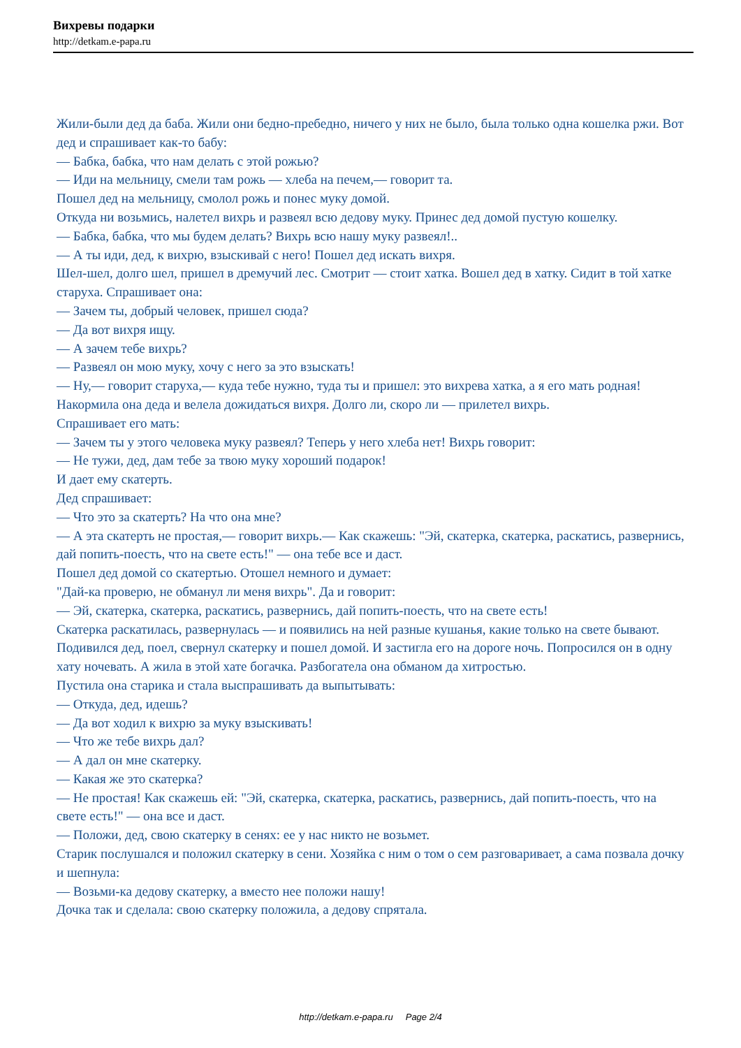Вихревы подарки
http://detkam.e-papa.ru
Жили-были дед да баба. Жили они бедно-пребедно, ничего у них не было, была только одна кошелка ржи. Вот дед и спрашивает как-то бабу:
— Бабка, бабка, что нам делать с этой рожью?
— Иди на мельницу, смели там рожь — хлеба на печем,— говорит та.
Пошел дед на мельницу, смолол рожь и понес муку домой.
Откуда ни возьмись, налетел вихрь и развеял всю дедову муку. Принес дед домой пустую кошелку.
— Бабка, бабка, что мы будем делать? Вихрь всю нашу муку развеял!..
— А ты иди, дед, к вихрю, взыскивай с него! Пошел дед искать вихря.
Шел-шел, долго шел, пришел в дремучий лес. Смотрит — стоит хатка. Вошел дед в хатку. Сидит в той хатке старуха. Спрашивает она:
— Зачем ты, добрый человек, пришел сюда?
— Да вот вихря ищу.
— А зачем тебе вихрь?
— Развеял он мою муку, хочу с него за это взыскать!
— Ну,— говорит старуха,— куда тебе нужно, туда ты и пришел: это вихрева хатка, а я его мать родная!
Накормила она деда и велела дожидаться вихря. Долго ли, скоро ли — прилетел вихрь.
Спрашивает его мать:
— Зачем ты у этого человека муку развеял? Теперь у него хлеба нет! Вихрь говорит:
— Не тужи, дед, дам тебе за твою муку хороший подарок!
И дает ему скатерть.
Дед спрашивает:
— Что это за скатерть? На что она мне?
— А эта скатерть не простая,— говорит вихрь.— Как скажешь: "Эй, скатерка, скатерка, раскатись, развернись, дай попить-поесть, что на свете есть!" — она тебе все и даст.
Пошел дед домой со скатертью. Отошел немного и думает:
"Дай-ка проверю, не обманул ли меня вихрь". Да и говорит:
— Эй, скатерка, скатерка, раскатись, развернись, дай попить-поесть, что на свете есть!
Скатерка раскатилась, развернулась — и появились на ней разные кушанья, какие только на свете бывают.
Подивился дед, поел, свернул скатерку и пошел домой. И застигла его на дороге ночь. Попросился он в одну хату ночевать. А жила в этой хате богачка. Разбогатела она обманом да хитростью.
Пустила она старика и стала выспрашивать да выпытывать:
— Откуда, дед, идешь?
— Да вот ходил к вихрю за муку взыскивать!
— Что же тебе вихрь дал?
— А дал он мне скатерку.
— Какая же это скатерка?
— Не простая! Как скажешь ей: "Эй, скатерка, скатерка, раскатись, развернись, дай попить-поесть, что на свете есть!" — она все и даст.
— Положи, дед, свою скатерку в сенях: ее у нас никто не возьмет.
Старик послушался и положил скатерку в сени. Хозяйка с ним о том о сем разговаривает, а сама позвала дочку и шепнула:
— Возьми-ка дедову скатерку, а вместо нее положи нашу!
Дочка так и сделала: свою скатерку положила, а дедову спрятала.
http://detkam.e-papa.ru Page 2/4